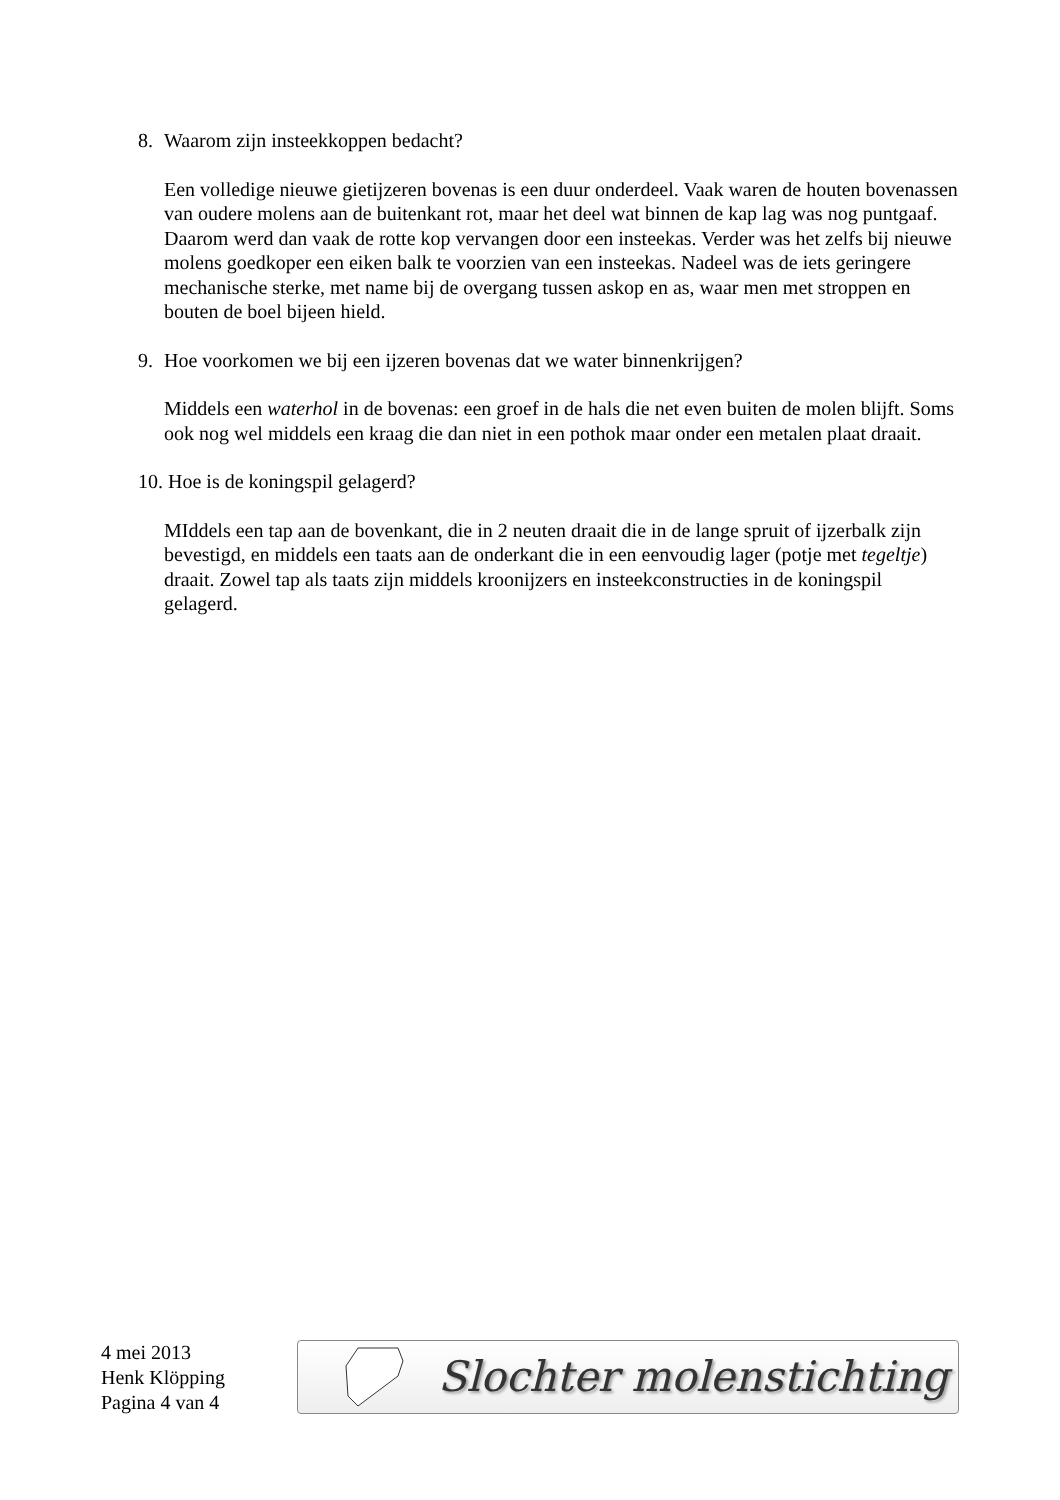8. Waarom zijn insteekkoppen bedacht?
Een volledige nieuwe gietijzeren bovenas is een duur onderdeel. Vaak waren de houten bovenassen van oudere molens aan de buitenkant rot, maar het deel wat binnen de kap lag was nog puntgaaf. Daarom werd dan vaak de rotte kop vervangen door een insteekas. Verder was het zelfs bij nieuwe molens goedkoper een eiken balk te voorzien van een insteekas. Nadeel was de iets geringere mechanische sterke, met name bij de overgang tussen askop en as, waar men met stroppen en bouten de boel bijeen hield.
9. Hoe voorkomen we bij een ijzeren bovenas dat we water binnenkrijgen?
Middels een waterhol in de bovenas: een groef in de hals die net even buiten de molen blijft. Soms ook nog wel middels een kraag die dan niet in een pothok maar onder een metalen plaat draait.
10. Hoe is de koningspil gelagerd?
MIddels een tap aan de bovenkant, die in 2 neuten draait die in de lange spruit of ijzerbalk zijn bevestigd, en middels een taats aan de onderkant die in een eenvoudig lager (potje met tegeltje) draait. Zowel tap als taats zijn middels kroonijzers en insteekconstructies in de koningspil gelagerd.
4 mei 2013
Henk Klöpping
Pagina 4 van 4
Slochter molenstichting